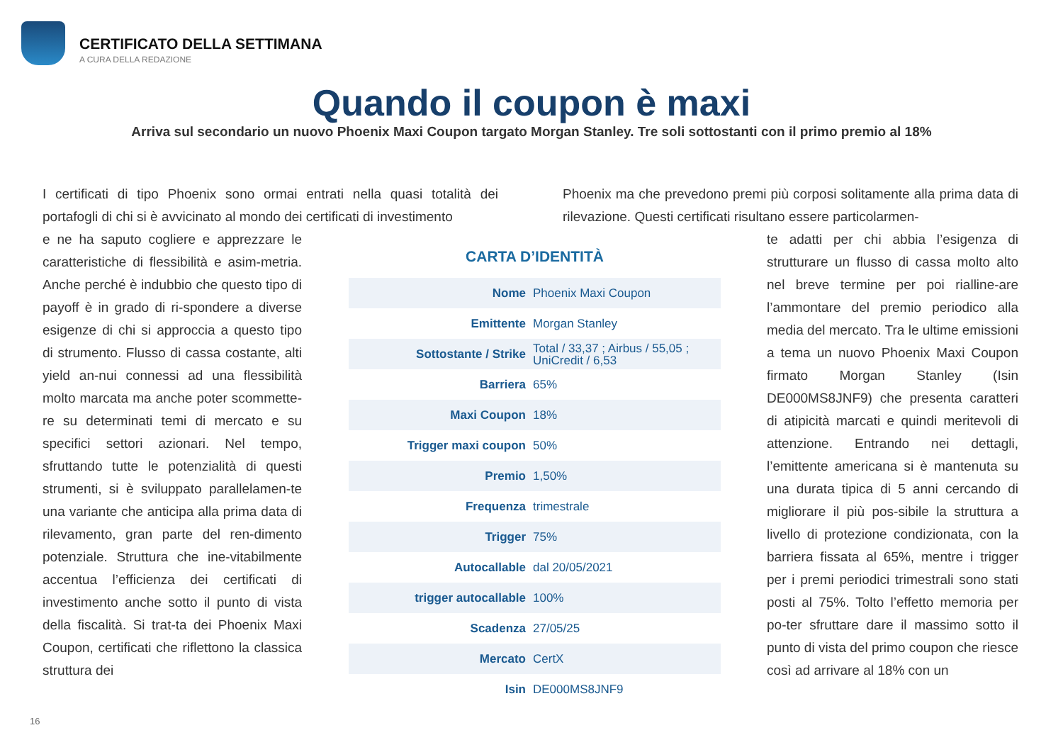CERTIFICATO DELLA SETTIMANA
A CURA DELLA REDAZIONE
Quando il coupon è maxi
Arriva sul secondario un nuovo Phoenix Maxi Coupon targato Morgan Stanley. Tre soli sottostanti con il primo premio al 18%
I certificati di tipo Phoenix sono ormai entrati nella quasi totalità dei portafogli di chi si è avvicinato al mondo dei certificati di investimento
e ne ha saputo cogliere e apprezzare le caratteristiche di flessibilità e asim-metria. Anche perché è indubbio che questo tipo di payoff è in grado di ri-spondere a diverse esigenze di chi si approccia a questo tipo di strumento. Flusso di cassa costante, alti yield an-nui connessi ad una flessibilità molto marcata ma anche poter scommette-re su determinati temi di mercato e su specifici settori azionari. Nel tempo, sfruttando tutte le potenzialità di questi strumenti, si è sviluppato parallelamen-te una variante che anticipa alla prima data di rilevamento, gran parte del ren-dimento potenziale. Struttura che ine-vitabilmente accentua l’efficienza dei certificati di investimento anche sotto il punto di vista della fiscalità. Si trat-ta dei Phoenix Maxi Coupon, certificati che riflettono la classica struttura dei
CARTA D’IDENTITÀ
| Nome | Phoenix Maxi Coupon |
| Emittente | Morgan Stanley |
| Sottostante / Strike | Total / 33,37 ; Airbus / 55,05 ; UniCredit / 6,53 |
| Barriera | 65% |
| Maxi Coupon | 18% |
| Trigger maxi coupon | 50% |
| Premio | 1,50% |
| Frequenza | trimestrale |
| Trigger | 75% |
| Autocallable | dal 20/05/2021 |
| trigger autocallable | 100% |
| Scadenza | 27/05/25 |
| Mercato | CertX |
| Isin | DE000MS8JNF9 |
Phoenix ma che prevedono premi più corposi solitamente alla prima data di rilevazione. Questi certificati risultano essere particolarmen-
te adatti per chi abbia l’esigenza di strutturare un flusso di cassa molto alto nel breve termine per poi rialline-are l’ammontare del premio periodico alla media del mercato. Tra le ultime emissioni a tema un nuovo Phoenix Maxi Coupon firmato Morgan Stanley (Isin DE000MS8JNF9) che presenta caratteri di atipicità marcati e quindi meritevoli di attenzione. Entrando nei dettagli, l’emittente americana si è mantenuta su una durata tipica di 5 anni cercando di migliorare il più pos-sibile la struttura a livello di protezione condizionata, con la barriera fissata al 65%, mentre i trigger per i premi periodici trimestrali sono stati posti al 75%. Tolto l’effetto memoria per po-ter sfruttare dare il massimo sotto il punto di vista del primo coupon che riesce così ad arrivare al 18% con un
16